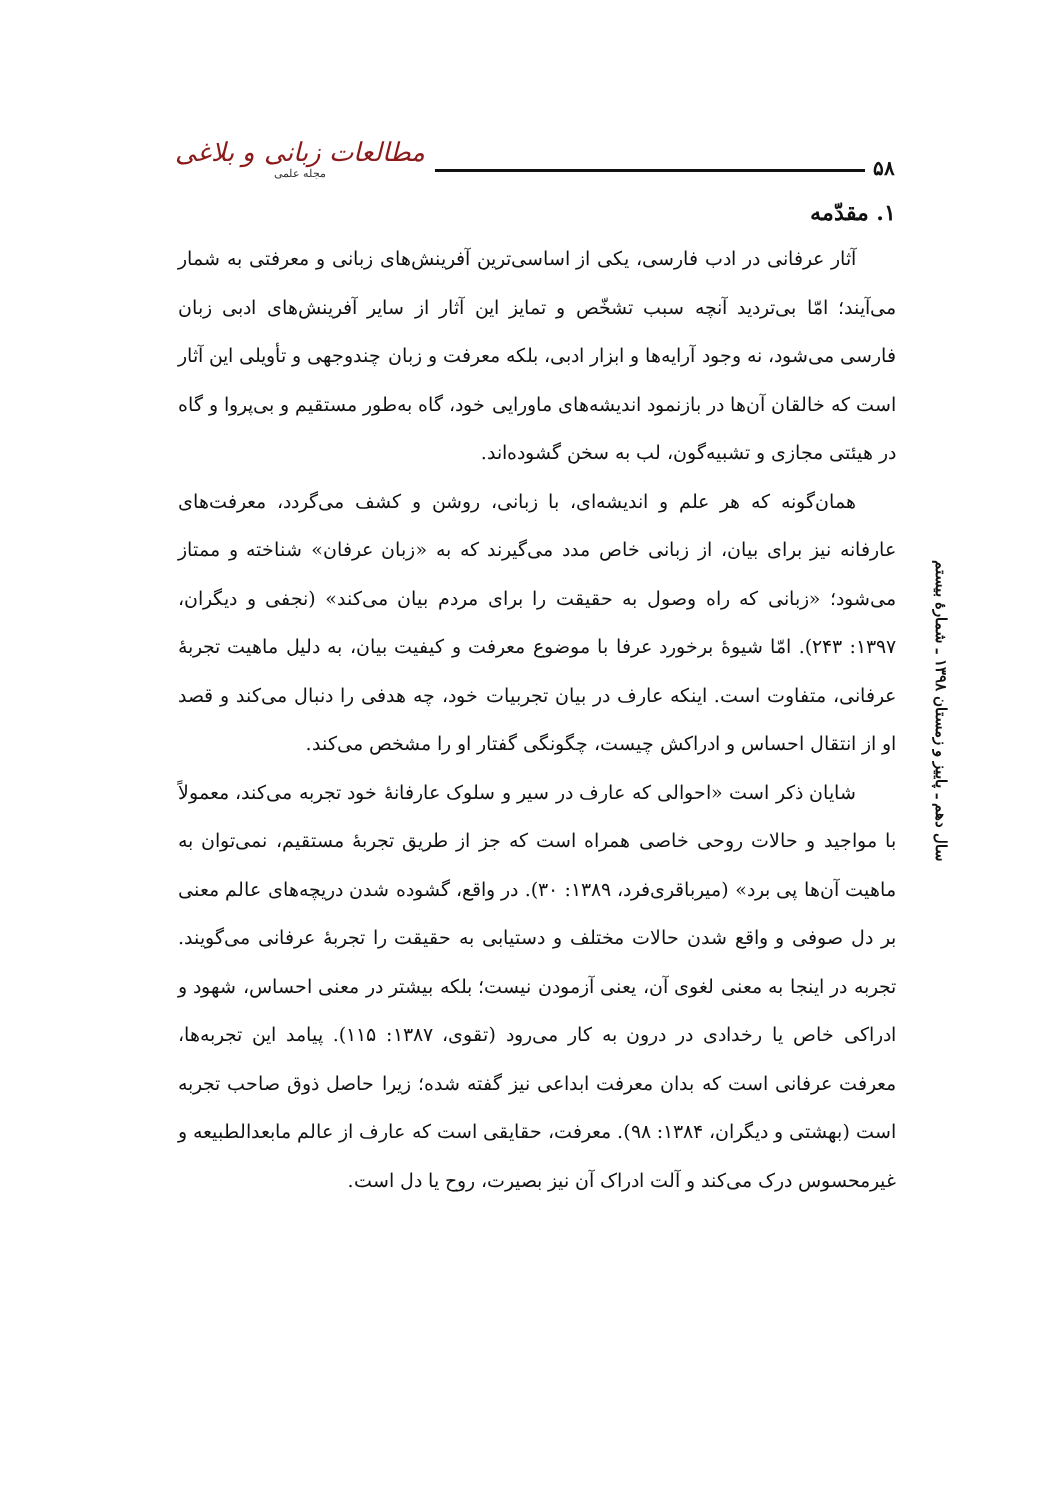۵۸ مطالعات زبانی و بلاغی
مجله علمی
سال دهم ـ پاییز و زمستان ۱۳۹۸ ـ شمارهٔ بیستم
۱. مقدّمه
آثار عرفانی در ادب فارسی، یکی از اساسی‌ترین آفرینش‌های زبانی و معرفتی به شمار می‌آیند؛ امّا بی‌تردید آنچه سبب تشخّص و تمایز این آثار از سایر آفرینش‌های ادبی زبان فارسی می‌شود، نه وجود آرایه‌ها و ابزار ادبی، بلکه معرفت و زبان چندوجهی و تأویلی این آثار است که خالقان آن‌ها در بازنمود اندیشه‌های ماورایی خود، گاه به‌طور مستقیم و بی‌پروا و گاه در هیئتی مجازی و تشبیه‌گون، لب به سخن گشوده‌اند.
همان‌گونه که هر علم و اندیشه‌ای، با زبانی، روشن و کشف می‌گردد، معرفت‌های عارفانه نیز برای بیان، از زبانی خاص مدد می‌گیرند که به «زبان عرفان» شناخته و ممتاز می‌شود؛ «زبانی که راه وصول به حقیقت را برای مردم بیان می‌کند» (نجفی و دیگران، ۱۳۹۷: ۲۴۳). امّا شیوهٔ برخورد عرفا با موضوع معرفت و کیفیت بیان، به دلیل ماهیت تجربهٔ عرفانی، متفاوت است. اینکه عارف در بیان تجربیات خود، چه هدفی را دنبال می‌کند و قصد او از انتقال احساس و ادراکش چیست، چگونگی گفتار او را مشخص می‌کند.
شایان ذکر است «احوالی که عارف در سیر و سلوک عارفانهٔ خود تجربه می‌کند، معمولاً با مواجید و حالات روحی خاصی همراه است که جز از طریق تجربهٔ مستقیم، نمی‌توان به ماهیت آن‌ها پی برد» (میرباقری‌فرد، ۱۳۸۹: ۳۰). در واقع، گشوده شدن دریچه‌های عالم معنی بر دل صوفی و واقع شدن حالات مختلف و دستیابی به حقیقت را تجربهٔ عرفانی می‌گویند. تجربه در اینجا به معنی لغوی آن، یعنی آزمودن نیست؛ بلکه بیشتر در معنی احساس، شهود و ادراکی خاص یا رخدادی در درون به کار می‌رود (تقوی، ۱۳۸۷: ۱۱۵). پیامد این تجربه‌ها، معرفت عرفانی است که بدان معرفت ابداعی نیز گفته شده؛ زیرا حاصل ذوق صاحب تجربه است (بهشتی و دیگران، ۱۳۸۴: ۹۸). معرفت، حقایقی است که عارف از عالم مابعدالطبیعه و غیرمحسوس درک می‌کند و آلت ادراک آن نیز بصیرت، روح یا دل است.